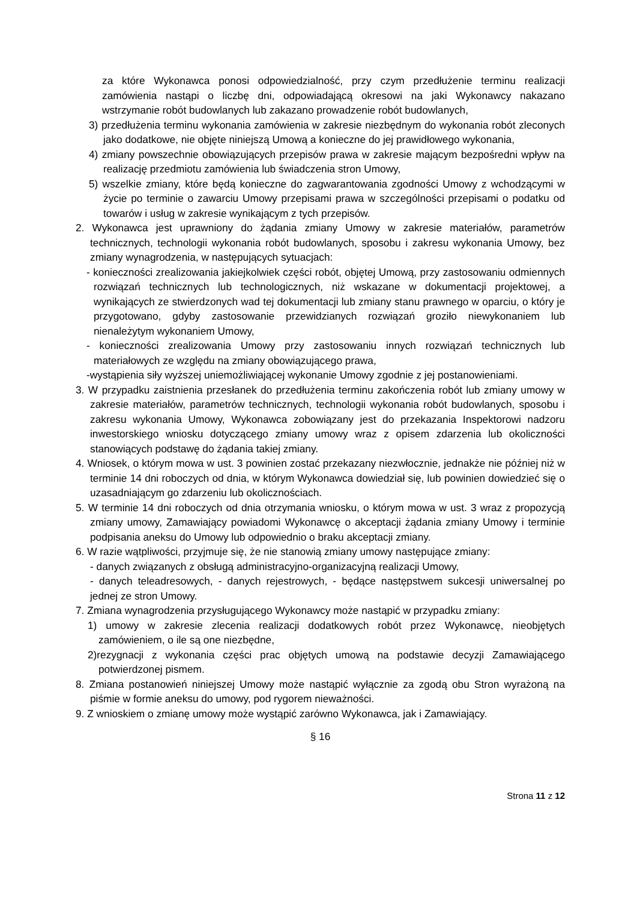za które Wykonawca ponosi odpowiedzialność, przy czym przedłużenie terminu realizacji zamówienia nastąpi o liczbę dni, odpowiadającą okresowi na jaki Wykonawcy nakazano wstrzymanie robót budowlanych lub zakazano prowadzenie robót budowlanych,
3) przedłużenia terminu wykonania zamówienia w zakresie niezbędnym do wykonania robót zleconych jako dodatkowe, nie objęte niniejszą Umową a konieczne do jej prawidłowego wykonania,
4) zmiany powszechnie obowiązujących przepisów prawa w zakresie mającym bezpośredni wpływ na realizację przedmiotu zamówienia lub świadczenia stron Umowy,
5) wszelkie zmiany, które będą konieczne do zagwarantowania zgodności Umowy z wchodzącymi w życie po terminie o zawarciu Umowy przepisami prawa w szczególności przepisami o podatku od towarów i usług w zakresie wynikającym z tych przepisów.
2. Wykonawca jest uprawniony do żądania zmiany Umowy w zakresie materiałów, parametrów technicznych, technologii wykonania robót budowlanych, sposobu i zakresu wykonania Umowy, bez zmiany wynagrodzenia, w następujących sytuacjach:
- konieczności zrealizowania jakiejkolwiek części robót, objętej Umową, przy zastosowaniu odmiennych rozwiązań technicznych lub technologicznych, niż wskazane w dokumentacji projektowej, a wynikających ze stwierdzonych wad tej dokumentacji lub zmiany stanu prawnego w oparciu, o który je przygotowano, gdyby zastosowanie przewidzianych rozwiązań groziło niewykonaniem lub nienależytym wykonaniem Umowy,
- konieczności zrealizowania Umowy przy zastosowaniu innych rozwiązań technicznych lub materiałowych ze względu na zmiany obowiązującego prawa,
-wystąpienia siły wyższej uniemożliwiającej wykonanie Umowy zgodnie z jej postanowieniami.
3. W przypadku zaistnienia przesłanek do przedłużenia terminu zakończenia robót lub zmiany umowy w zakresie materiałów, parametrów technicznych, technologii wykonania robót budowlanych, sposobu i zakresu wykonania Umowy, Wykonawca zobowiązany jest do przekazania Inspektorowi nadzoru inwestorskiego wniosku dotyczącego zmiany umowy wraz z opisem zdarzenia lub okoliczności stanowiących podstawę do żądania takiej zmiany.
4. Wniosek, o którym mowa w ust. 3 powinien zostać przekazany niezwłocznie, jednakże nie później niż w terminie 14 dni roboczych od dnia, w którym Wykonawca dowiedział się, lub powinien dowiedzieć się o uzasadniającym go zdarzeniu lub okolicznościach.
5. W terminie 14 dni roboczych od dnia otrzymania wniosku, o którym mowa w ust. 3 wraz z propozycją zmiany umowy, Zamawiający powiadomi Wykonawcę o akceptacji żądania zmiany Umowy i terminie podpisania aneksu do Umowy lub odpowiednio o braku akceptacji zmiany.
6. W razie wątpliwości, przyjmuje się, że nie stanowią zmiany umowy następujące zmiany:
- danych związanych z obsługą administracyjno-organizacyjną realizacji Umowy,
- danych teleadresowych, - danych rejestrowych, - będące następstwem sukcesji uniwersalnej po jednej ze stron Umowy.
7. Zmiana wynagrodzenia przysługującego Wykonawcy może nastąpić w przypadku zmiany:
1) umowy w zakresie zlecenia realizacji dodatkowych robót przez Wykonawcę, nieobjętych zamówieniem, o ile są one niezbędne,
2)rezygnacji z wykonania części prac objętych umową na podstawie decyzji Zamawiającego potwierdzonej pismem.
8. Zmiana postanowień niniejszej Umowy może nastąpić wyłącznie za zgodą obu Stron wyrażoną na piśmie w formie aneksu do umowy, pod rygorem nieważności.
9. Z wnioskiem o zmianę umowy może wystąpić zarówno Wykonawca, jak i Zamawiający.
§ 16
Strona 11 z 12